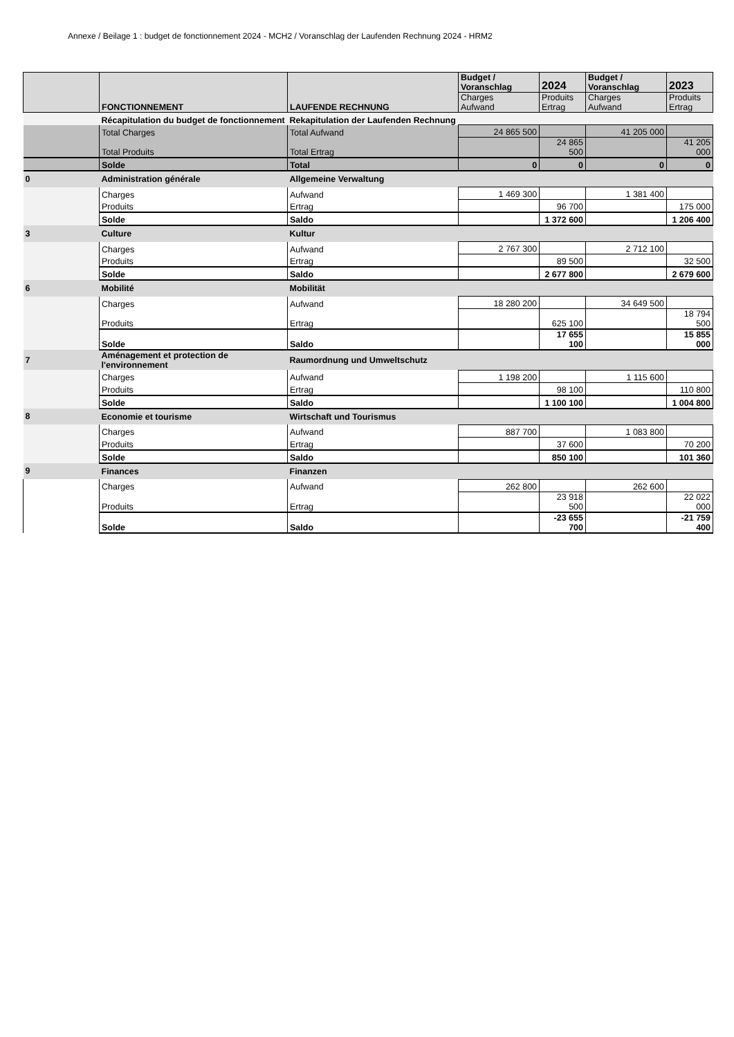Annexe / Beilage 1 : budget de fonctionnement 2024 - MCH2 / Voranschlag der Laufenden Rechnung 2024 - HRM2
| | FONCTIONNEMENT | LAUFENDE RECHNUNG | Budget / Voranschlag | 2024 | Budget / Voranschlag | 2023 |
| --- | --- | --- | --- | --- | --- | --- |
| | | | Charges Aufwand | Produits Ertrag | Charges Aufwand | Produits Ertrag |
| | Récapitulation du budget de fonctionnement | Rekapitulation der Laufenden Rechnung | | | | |
| | Total Charges | Total Aufwand | 24 865 500 | | 41 205 000 | |
| | Total Produits | Total Ertrag | | 24 865 500 | | 41 205 000 |
| | Solde | Total | 0 | 0 | 0 | 0 |
| 0 | Administration générale | Allgemeine Verwaltung | | | | |
| | Charges | Aufwand | 1 469 300 | | 1 381 400 | |
| | Produits | Ertrag | | 96 700 | | 175 000 |
| | Solde | Saldo | | 1 372 600 | | 1 206 400 |
| 3 | Culture | Kultur | | | | |
| | Charges | Aufwand | 2 767 300 | | 2 712 100 | |
| | Produits | Ertrag | | 89 500 | | 32 500 |
| | Solde | Saldo | | 2 677 800 | | 2 679 600 |
| 6 | Mobilité | Mobilität | | | | |
| | Charges | Aufwand | 18 280 200 | | 34 649 500 | |
| | Produits | Ertrag | | 625 100 | | 18 794 500 |
| | Solde | Saldo | | 17 655 100 | | 15 855 000 |
| 7 | Aménagement et protection de l'environnement | Raumordnung und Umweltschutz | | | | |
| | Charges | Aufwand | 1 198 200 | | 1 115 600 | |
| | Produits | Ertrag | | 98 100 | | 110 800 |
| | Solde | Saldo | | 1 100 100 | | 1 004 800 |
| 8 | Economie et tourisme | Wirtschaft und Tourismus | | | | |
| | Charges | Aufwand | 887 700 | | 1 083 800 | |
| | Produits | Ertrag | | 37 600 | | 70 200 |
| | Solde | Saldo | | 850 100 | | 101 360 |
| 9 | Finances | Finanzen | | | | |
| | Charges | Aufwand | 262 800 | | 262 600 | |
| | Produits | Ertrag | | 23 918 500 | | 22 022 000 |
| | Solde | Saldo | | -23 655 700 | | -21 759 400 |